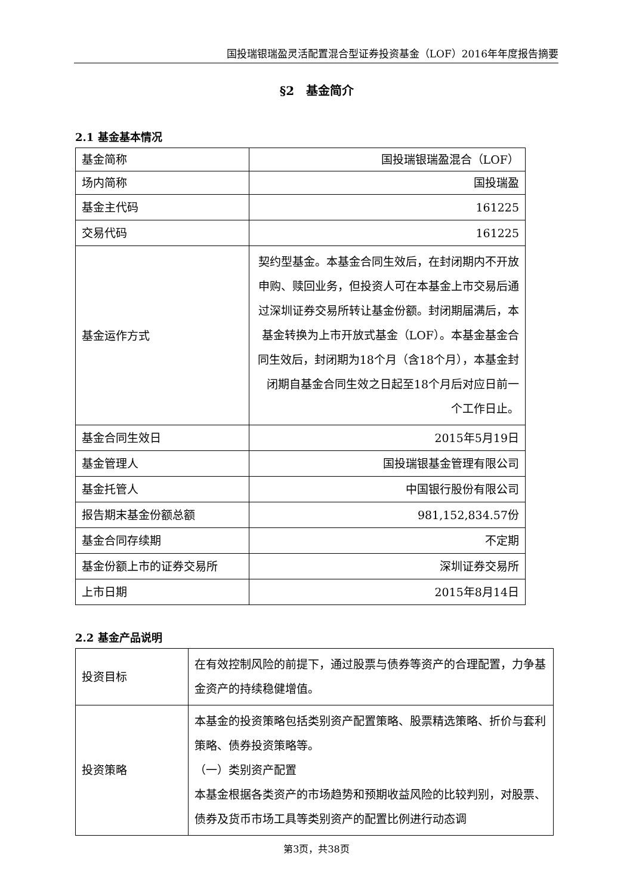国投瑞银瑞盈灵活配置混合型证券投资基金（LOF）2016年年度报告摘要
§2　基金简介
2.1 基金基本情况
| 基金简称 | 国投瑞银瑞盈混合（LOF） |
| 场内简称 | 国投瑞盈 |
| 基金主代码 | 161225 |
| 交易代码 | 161225 |
| 基金运作方式 | 契约型基金。本基金合同生效后，在封闭期内不开放申购、赎回业务，但投资人可在本基金上市交易后通过深圳证券交易所转让基金份额。封闭期届满后，本基金转换为上市开放式基金（LOF）。本基金基金合同生效后，封闭期为18个月（含18个月），本基金封闭期自基金合同生效之日起至18个月后对应日前一个工作日止。 |
| 基金合同生效日 | 2015年5月19日 |
| 基金管理人 | 国投瑞银基金管理有限公司 |
| 基金托管人 | 中国银行股份有限公司 |
| 报告期末基金份额总额 | 981,152,834.57份 |
| 基金合同存续期 | 不定期 |
| 基金份额上市的证券交易所 | 深圳证券交易所 |
| 上市日期 | 2015年8月14日 |
2.2 基金产品说明
| 投资目标 | 在有效控制风险的前提下，通过股票与债券等资产的合理配置，力争基金资产的持续稳健增值。 |
| 投资策略 | 本基金的投资策略包括类别资产配置策略、股票精选策略、折价与套利策略、债券投资策略等。 （一）类别资产配置 本基金根据各类资产的市场趋势和预期收益风险的比较判别，对股票、债券及货币市场工具等类别资产的配置比例进行动态调 |
第3页，共38页